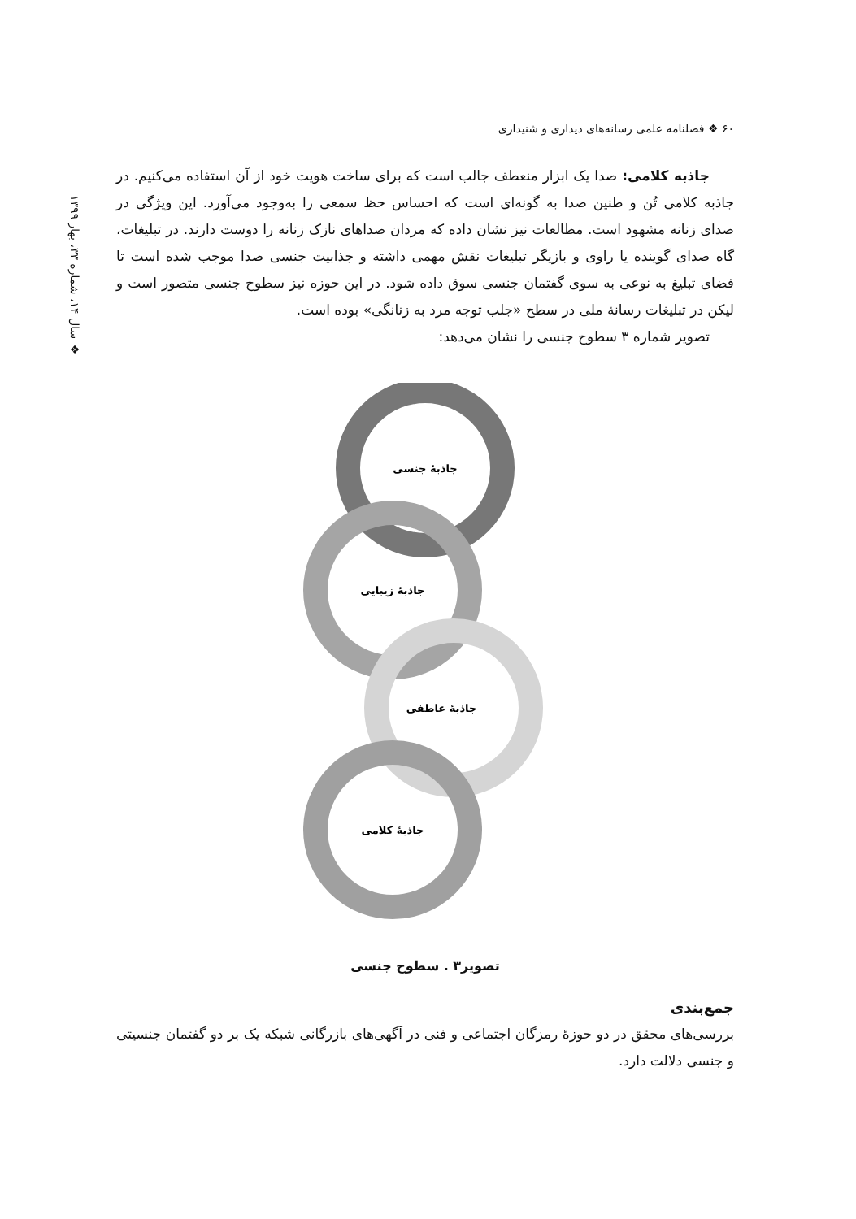۶۰ ❖ فصلنامه علمی رسانه‌های دیداری و شنیداری
❖ سال ۱۴، شماره ۳۳، بهار ۱۳۹۹
جاذبه کلامی: صدا یک ابزار منعطف جالب است که برای ساخت هویت خود از آن استفاده می‌کنیم. در جاذبه کلامی تُن و طنین صدا به گونه‌ای است که احساس حظ سمعی را به‌وجود می‌آورد. این ویژگی در صدای زنانه مشهود است. مطالعات نیز نشان داده که مردان صداهای نازک زنانه را دوست دارند. در تبلیغات، گاه صدای گوینده یا راوی و بازیگر تبلیغات نقش مهمی داشته و جذابیت جنسی صدا موجب شده است تا فضای تبلیغ به نوعی به سوی گفتمان جنسی سوق داده شود. در این حوزه نیز سطوح جنسی متصور است و لیکن در تبلیغات رسانۀ ملی در سطح «جلب توجه مرد به زنانگی» بوده است.
تصویر شماره ۳ سطوح جنسی را نشان می‌دهد:
جاذبۀ جنسی
جاذبۀ زیبایی
جاذبۀ عاطفی
جاذبۀ کلامی
تصویر۳ . سطوح جنسی
جمع‌بندی
بررسی‌های محقق در دو حوزۀ رمزگان اجتماعی و فنی در آگهی‌های بازرگانی شبکه یک بر دو گفتمان جنسیتی و جنسی دلالت دارد.